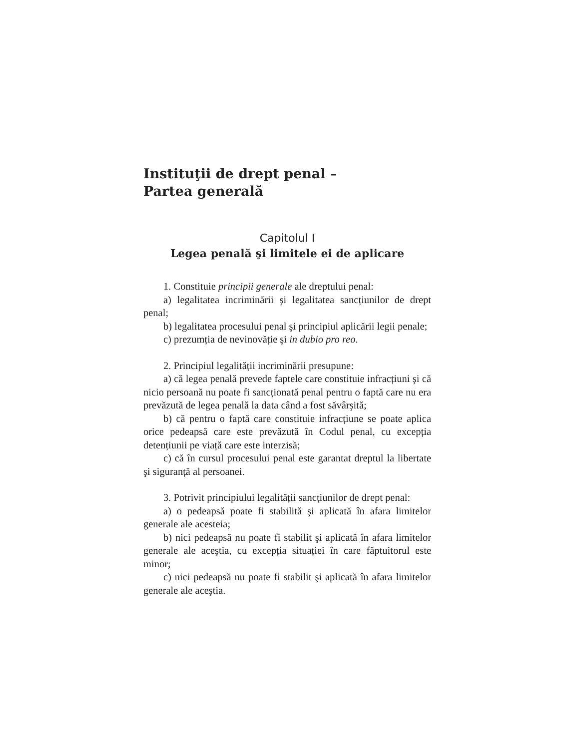Instituţii de drept penal –
Partea generală
Capitolul I
Legea penală şi limitele ei de aplicare
1. Constituie principii generale ale dreptului penal:
a) legalitatea incriminării şi legalitatea sancțiunilor de drept penal;
b) legalitatea procesului penal şi principiul aplicării legii penale;
c) prezumția de nevinovăție şi in dubio pro reo.
2. Principiul legalității incriminării presupune:
a) că legea penală prevede faptele care constituie infracțiuni şi că nicio persoană nu poate fi sancționată penal pentru o faptă care nu era prevăzută de legea penală la data când a fost săvârşită;
b) că pentru o faptă care constituie infracțiune se poate aplica orice pedeapsă care este prevăzută în Codul penal, cu excepția detențiunii pe viață care este interzisă;
c) că în cursul procesului penal este garantat dreptul la libertate şi siguranță al persoanei.
3. Potrivit principiului legalității sancțiunilor de drept penal:
a) o pedeapsă poate fi stabilită şi aplicată în afara limitelor generale ale acesteia;
b) nici pedeapsă nu poate fi stabilit şi aplicată în afara limitelor generale ale aceştia, cu excepția situației în care făptuitorul este minor;
c) nici pedeapsă nu poate fi stabilit şi aplicată în afara limitelor generale ale aceştia.